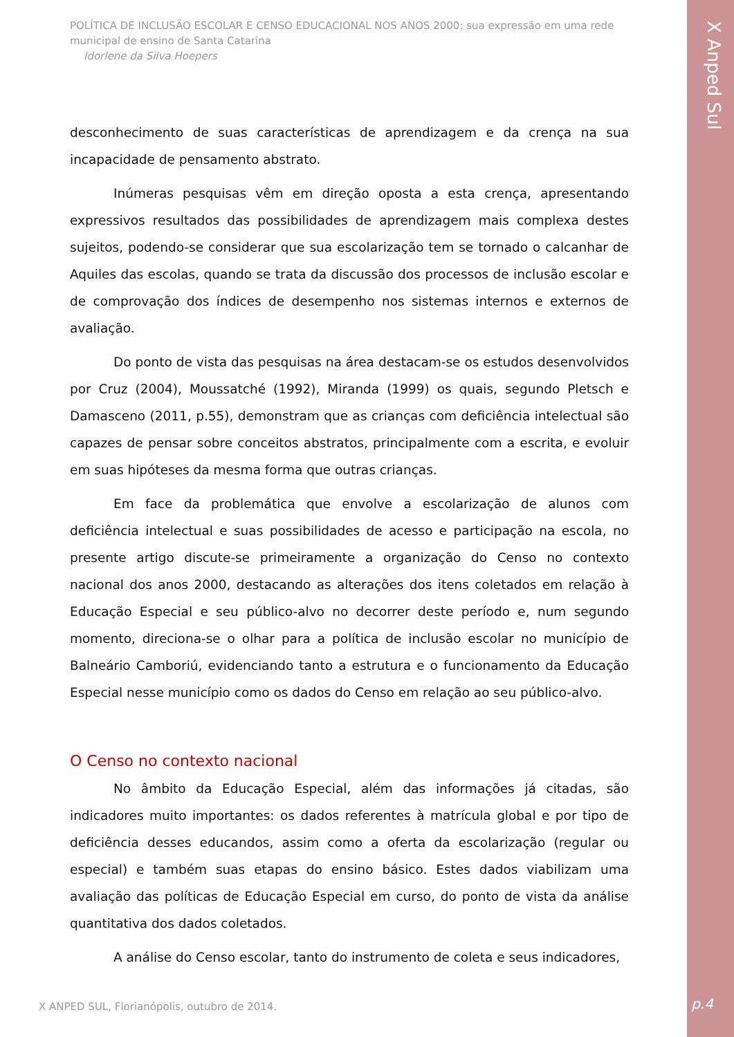POLÍTICA DE INCLUSÃO ESCOLAR E CENSO EDUCACIONAL NOS ANOS 2000: sua expressão em uma rede municipal de ensino de Santa Catarina
Idorlene da Silva Hoepers
desconhecimento de suas características de aprendizagem e da crença na sua incapacidade de pensamento abstrato.
Inúmeras pesquisas vêm em direção oposta a esta crença, apresentando expressivos resultados das possibilidades de aprendizagem mais complexa destes sujeitos, podendo-se considerar que sua escolarização tem se tornado o calcanhar de Aquiles das escolas, quando se trata da discussão dos processos de inclusão escolar e de comprovação dos índices de desempenho nos sistemas internos e externos de avaliação.
Do ponto de vista das pesquisas na área destacam-se os estudos desenvolvidos por Cruz (2004), Moussatché (1992), Miranda (1999) os quais, segundo Pletsch e Damasceno (2011, p.55), demonstram que as crianças com deficiência intelectual são capazes de pensar sobre conceitos abstratos, principalmente com a escrita, e evoluir em suas hipóteses da mesma forma que outras crianças.
Em face da problemática que envolve a escolarização de alunos com deficiência intelectual e suas possibilidades de acesso e participação na escola, no presente artigo discute-se primeiramente a organização do Censo no contexto nacional dos anos 2000, destacando as alterações dos itens coletados em relação à Educação Especial e seu público-alvo no decorrer deste período e, num segundo momento, direciona-se o olhar para a política de inclusão escolar no município de Balneário Camboriú, evidenciando tanto a estrutura e o funcionamento da Educação Especial nesse município como os dados do Censo em relação ao seu público-alvo.
O Censo no contexto nacional
No âmbito da Educação Especial, além das informações já citadas, são indicadores muito importantes: os dados referentes à matrícula global e por tipo de deficiência desses educandos, assim como a oferta da escolarização (regular ou especial) e também suas etapas do ensino básico. Estes dados viabilizam uma avaliação das políticas de Educação Especial em curso, do ponto de vista da análise quantitativa dos dados coletados.
A análise do Censo escolar, tanto do instrumento de coleta e seus indicadores,
X ANPED SUL, Florianópolis, outubro de 2014.
X Anped Sul
p.4